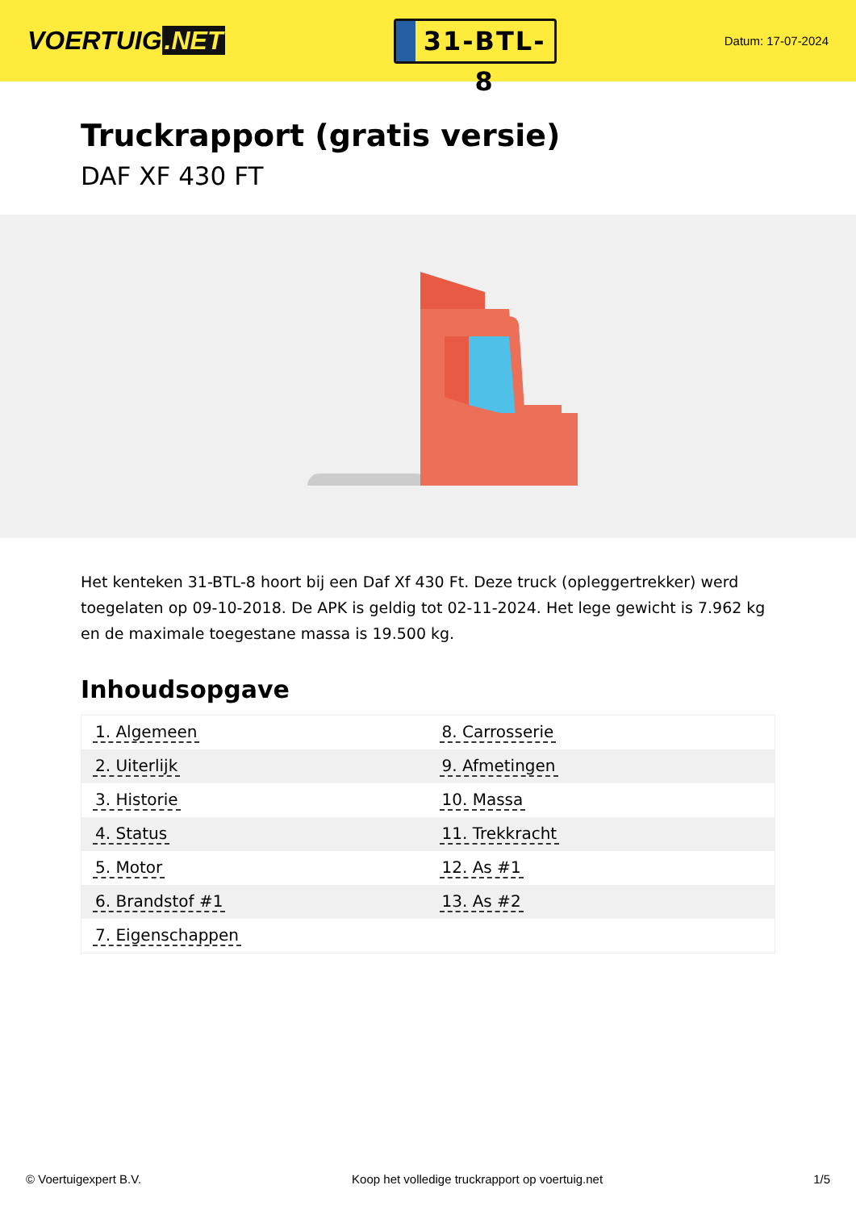VOERTUIG.NET
31-BTL-8
Datum: 17-07-2024
Truckrapport (gratis versie)
DAF XF 430 FT
Het kenteken 31-BTL-8 hoort bij een Daf Xf 430 Ft. Deze truck (opleggertrekker) werd toegelaten op 09-10-2018. De APK is geldig tot 02-11-2024. Het lege gewicht is 7.962 kg en de maximale toegestane massa is 19.500 kg.
Inhoudsopgave
| 1. Algemeen | 8. Carrosserie |
| 2. Uiterlijk | 9. Afmetingen |
| 3. Historie | 10. Massa |
| 4. Status | 11. Trekkracht |
| 5. Motor | 12. As #1 |
| 6. Brandstof #1 | 13. As #2 |
| 7. Eigenschappen | |
© Voertuigexpert B.V. Koop het volledige truckrapport op voertuig.net 1/5